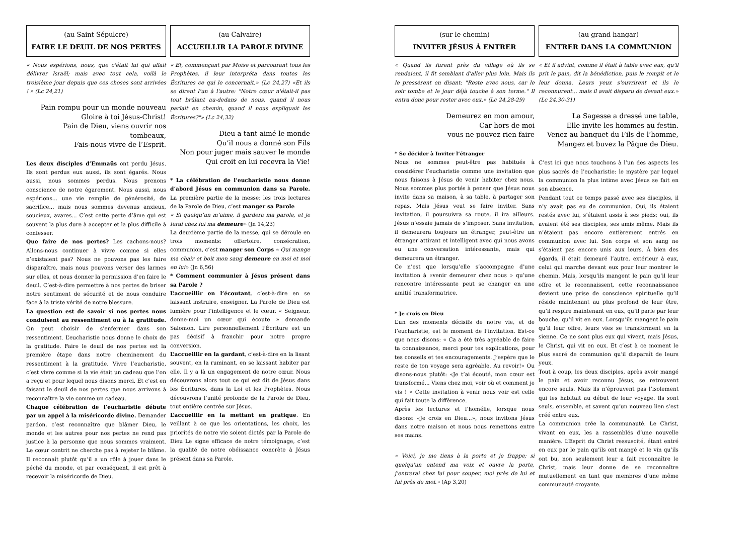(au Saint Sépulcre)
FAIRE LE DEUIL DE NOS PERTES
« Nous espérions, nous, que c'était lui qui allait délivrer Israël; mais avec tout cela, voilà le troisième jour depuis que ces choses sont arrivées ! » (Lc 24,21)
Pain rompu pour un monde nouveau
Gloire à toi Jésus-Christ!
Pain de Dieu, viens ouvrir nos tombeaux,
Fais-nous vivre de l’Esprit.
Les deux disciples d’Emmaüs ont perdu Jésus. Ils sont perdus eux aussi, ils sont égarés. Nous aussi, nous sommes perdus. Nous prenons conscience de notre égarement. Nous aussi, nous espérions... une vie remplie de générosité, de sacrifice... mais nous sommes devenus anxieux, soucieux, avares... C’est cette perte d’âme qui est souvent la plus dure à accepter et la plus difficile à confesser.
Que faire de nos pertes? Les cachons-nous? Allons-nous continuer à vivre comme si elles n’existaient pas? Nous ne pouvons pas les faire disparaître, mais nous pouvons verser des larmes sur elles, et nous donner la permission d’en faire le deuil. C’est-à-dire permettre à nos pertes de briser notre sentiment de sécurité et de nous conduire face à la triste vérité de notre blessure.
La question est de savoir si nos pertes nous conduisent au ressentiment ou à la gratitude. On peut choisir de s’enfermer dans son ressentiment. L’eucharistie nous donne le choix de la gratitude. Faire le deuil de nos pertes est la première étape dans notre cheminement du ressentiment à la gratitude. Vivre l’eucharistie, c’est vivre comme si la vie était un cadeau que l’on a reçu et pour lequel nous disons merci. Et c’est en faisant le deuil de nos pertes que nous arrivons à reconnaître la vie comme un cadeau.
Chaque célébration de l’eucharistie débute par un appel à la miséricorde divine. Demander pardon, c’est reconnaître que blâmer Dieu, le monde et les autres pour nos pertes ne rend pas justice à la personne que nous sommes vraiment. Le cœur contrit ne cherche pas à rejeter le blâme. Il reconnaît plutôt qu’il a un rôle à jouer dans le péché du monde, et par conséquent, il est prêt à recevoir la miséricorde de Dieu.
(au Calvaire)
ACCUEILLIR LA PAROLE DIVINE
« Et, commençant par Moïse et parcourant tous les Prophètes, il leur interpréta dans toutes les Écritures ce qui le concernait.» (Lc 24,27) «Et ils se dirent l'un à l'autre: "Notre cœur n'était-il pas tout brûlant au-dedans de nous, quand il nous parlait en chemin, quand il nous expliquait les Écritures?"» (Lc 24,32)
Dieu a tant aimé le monde
Qu’il nous a donné son Fils
Non pour juger mais sauver le monde
Qui croit en lui recevra la Vie!
* La célébration de l’eucharistie nous donne d’abord Jésus en communion dans sa Parole. La première partie de la messe: les trois lectures de la Parole de Dieu, c’est manger sa Parole
« Si quelqu’un m’aime, il gardera ma parole, et je ferai chez lui ma demeure» (Jn 14,23)
La deuxième partie de la messe, qui se déroule en trois moments: offertoire, consécration, communion, c’est manger son Corps « Qui mange ma chair et boit mon sang demeure en moi et moi en lui» (Jn 6,56)
* Comment communier à Jésus présent dans sa Parole ?
L’accueillir en l’écoutant, c’est-à-dire en se laissant instruire, enseigner. La Parole de Dieu est lumière pour l’intelligence et le cœur. « Seigneur, donne-moi un cœur qui écoute » demande Salomon. Lire personnellement l’Écriture est un pas décisif à franchir pour notre propre conversion.
L’accueillir en la gardant, c’est-à-dire en la lisant souvent, en la ruminant, en se laissant habiter par elle. Il y a là un engagement de notre cœur. Nous découvrons alors tout ce qui est dit de Jésus dans les Écritures, dans la Loi et les Prophètes. Nous découvrons l’unité profonde de la Parole de Dieu, tout entière centrée sur Jésus.
L’accueillir en la mettant en pratique. En veillant à ce que les orientations, les choix, les priorités de notre vie soient dictés par la Parole de Dieu Le signe efficace de notre témoignage, c’est la qualité de notre obéissance concrète à Jésus présent dans sa Parole.
(sur le chemin)
INVITER JÉSUS À ENTRER
« Quand ils furent près du village où ils se rendaient, il fit semblant d'aller plus loin. Mais ils le pressèrent en disant: "Reste avec nous, car le soir tombe et le jour déjà touche à son terme." Il entra donc pour rester avec eux.» (Lc 24,28-29)
Demeurez en mon amour,
Car hors de moi
vous ne pouvez rien faire
* Se décider à Inviter l’étranger
Nous ne sommes peut-être pas habitués à considérer l’eucharistie comme une invitation que nous faisons à Jésus de venir habiter chez nous. Nous sommes plus portés à penser que Jésus nous invite dans sa maison, à sa table, à partager son repas. Mais Jésus veut se faire inviter. Sans invitation, il poursuivra sa route, il ira ailleurs. Jésus n’essaie jamais de s’imposer. Sans invitation, il demeurera toujours un étranger, peut-être un étranger attirant et intelligent avec qui nous avons eu une conversation intéressante, mais qui demeurera un étranger.
Ce n’est que lorsqu’elle s’accompagne d’une invitation à «venir demeurer chez nous » qu’une rencontre intéressante peut se changer en une amitié transformatrice.
* Je crois en Dieu
L’un des moments décisifs de notre vie, et de l’eucharistie, est le moment de l’invitation. Est-ce que nous disons: « Ca a été très agréable de faire ta connaissance, merci pour tes explications, pour tes conseils et tes encouragements. J’espère que le reste de ton voyage sera agréable. Au revoir!» Ou disons-nous plutôt: «Je t’ai écouté, mon cœur est transformé... Viens chez moi, voir où et comment je vis ! » Cette invitation à venir nous voir est celle qui fait toute la différence.
Après les lectures et l’homélie, lorsque nous disons: «Je crois en Dieu...», nous invitons Jésus dans notre maison et nous nous remettons entre ses mains.
« Voici, je me tiens à la porte et je frappe; si quelqu'un entend ma voix et ouvre la porte, j'entrerai chez lui pour souper, moi près de lui et lui près de moi.» (Ap 3,20)
(au grand hangar)
ENTRER DANS LA COMMUNION
« Et il advint, comme il était à table avec eux, qu'il prit le pain, dit la bénédiction, puis le rompit et le leur donna. Leurs yeux s'ouvrirent et ils le reconnurent... mais il avait disparu de devant eux.» (Lc 24,30-31)
La Sagesse a dressé une table,
Elle invite les hommes au festin.
Venez au banquet du Fils de l’homme,
Mangez et buvez la Pâque de Dieu.
C’est ici que nous touchons à l’un des aspects les plus sacrés de l’eucharistie: le mystère par lequel la communion la plus intime avec Jésus se fait en son absence.
Pendant tout ce temps passé avec ses disciples, il n’y avait pas eu de communion. Oui, ils étaient restés avec lui, s’étaient assis à ses pieds; oui, ils avaient été ses disciples, ses amis même. Mais ils n’étaient pas encore entièrement entrés en communion avec lui. Son corps et son sang ne s’étaient pas encore unis aux leurs. À bien des égards, il était demeuré l’autre, extérieur à eux, celui qui marche devant eux pour leur montrer le chemin. Mais, lorsqu’ils mangent le pain qu’il leur offre et le reconnaissent, cette reconnaissance devient une prise de conscience spirituelle qu’il réside maintenant au plus profond de leur être, qu’il respire maintenant en eux, qu’il parle par leur bouche, qu’il vit en eux. Lorsqu’ils mangent le pain qu’il leur offre, leurs vies se transforment en la sienne. Ce ne sont plus eux qui vivent, mais Jésus, le Christ, qui vit en eux. Et c’est à ce moment le plus sacré de communion qu’il disparaît de leurs yeux.
Tout à coup, les deux disciples, après avoir mangé le pain et avoir reconnu Jésus, se retrouvent encore seuls. Mais ils n’éprouvent pas l’isolement qui les habitait au début de leur voyage. Ils sont seuls, ensemble, et savent qu’un nouveau lien s’est créé entre eux.
La communion crée la communauté. Le Christ, vivant en eux, les a rassemblés d’une nouvelle manière. L’Esprit du Christ ressuscité, étant entré en eux par le pain qu’ils ont mangé et le vin qu’ils ont bu, non seulement leur a fait reconnaître le Christ, mais leur donne de se reconnaître mutuellement en tant que membres d’une même communauté croyante.